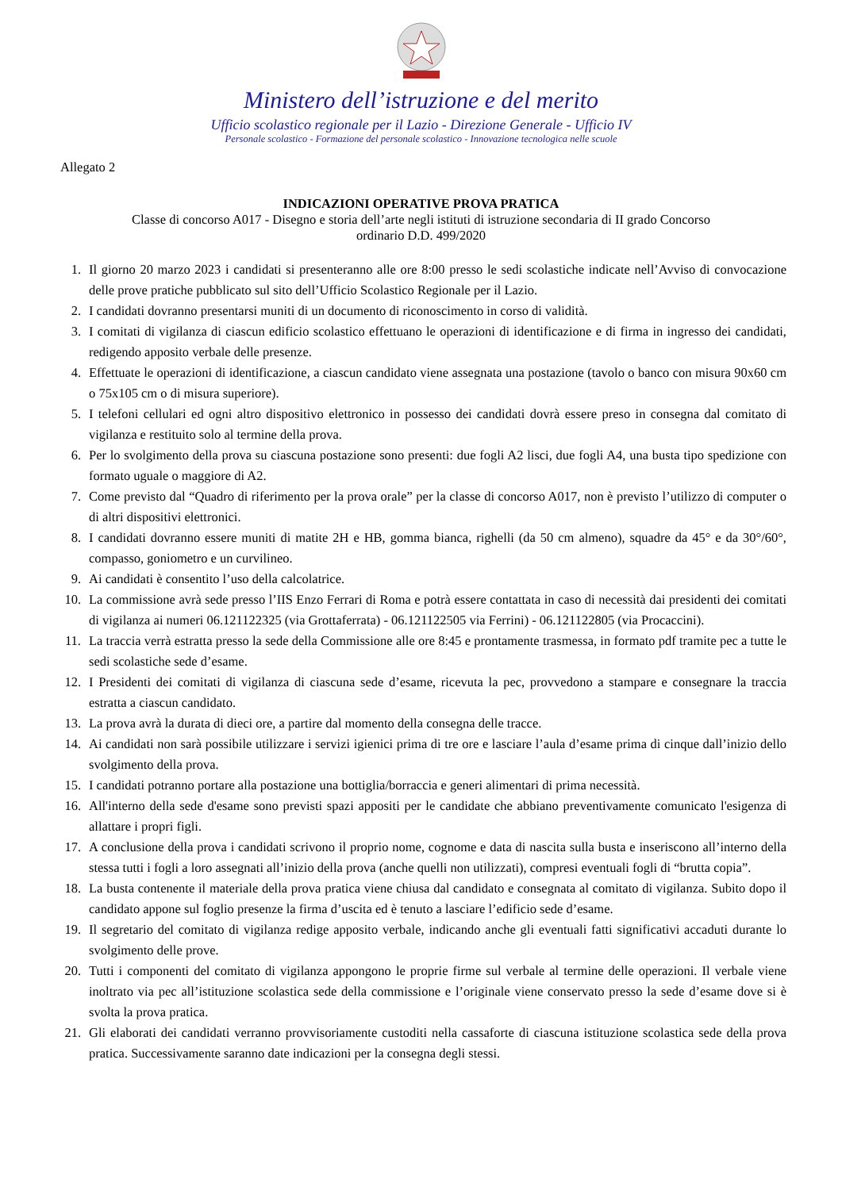Ministero dell’istruzione e del merito
Ufficio scolastico regionale per il Lazio - Direzione Generale - Ufficio IV
Personale scolastico - Formazione del personale scolastico - Innovazione tecnologica nelle scuole
Allegato 2
INDICAZIONI OPERATIVE PROVA PRATICA
Classe di concorso A017 - Disegno e storia dell’arte negli istituti di istruzione secondaria di II grado Concorso
ordinario D.D. 499/2020
1. Il giorno 20 marzo 2023 i candidati si presenteranno alle ore 8:00 presso le sedi scolastiche indicate nell’Avviso di convocazione delle prove pratiche pubblicato sul sito dell’Ufficio Scolastico Regionale per il Lazio.
2. I candidati dovranno presentarsi muniti di un documento di riconoscimento in corso di validità.
3. I comitati di vigilanza di ciascun edificio scolastico effettuano le operazioni di identificazione e di firma in ingresso dei candidati, redigendo apposito verbale delle presenze.
4. Effettuate le operazioni di identificazione, a ciascun candidato viene assegnata una postazione (tavolo o banco con misura 90x60 cm o 75x105 cm o di misura superiore).
5. I telefoni cellulari ed ogni altro dispositivo elettronico in possesso dei candidati dovrà essere preso in consegna dal comitato di vigilanza e restituito solo al termine della prova.
6. Per lo svolgimento della prova su ciascuna postazione sono presenti: due fogli A2 lisci, due fogli A4, una busta tipo spedizione con formato uguale o maggiore di A2.
7. Come previsto dal “Quadro di riferimento per la prova orale” per la classe di concorso A017, non è previsto l’utilizzo di computer o di altri dispositivi elettronici.
8. I candidati dovranno essere muniti di matite 2H e HB, gomma bianca, righelli (da 50 cm almeno), squadre da 45° e da 30°/60°, compasso, goniometro e un curvilineo.
9. Ai candidati è consentito l’uso della calcolatrice.
10. La commissione avrà sede presso l’IIS Enzo Ferrari di Roma e potrà essere contattata in caso di necessità dai presidenti dei comitati di vigilanza ai numeri 06.121122325 (via Grottaferrata) - 06.121122505 via Ferrini) - 06.121122805 (via Procaccini).
11. La traccia verrà estratta presso la sede della Commissione alle ore 8:45 e prontamente trasmessa, in formato pdf tramite pec a tutte le sedi scolastiche sede d’esame.
12. I Presidenti dei comitati di vigilanza di ciascuna sede d’esame, ricevuta la pec, provvedono a stampare e consegnare la traccia estratta a ciascun candidato.
13. La prova avrà la durata di dieci ore, a partire dal momento della consegna delle tracce.
14. Ai candidati non sarà possibile utilizzare i servizi igienici prima di tre ore e lasciare l’aula d’esame prima di cinque dall’inizio dello svolgimento della prova.
15. I candidati potranno portare alla postazione una bottiglia/borraccia e generi alimentari di prima necessità.
16. All'interno della sede d'esame sono previsti spazi appositi per le candidate che abbiano preventivamente comunicato l'esigenza di allattare i propri figli.
17. A conclusione della prova i candidati scrivono il proprio nome, cognome e data di nascita sulla busta e inseriscono all’interno della stessa tutti i fogli a loro assegnati all’inizio della prova (anche quelli non utilizzati), compresi eventuali fogli di “brutta copia”.
18. La busta contenente il materiale della prova pratica viene chiusa dal candidato e consegnata al comitato di vigilanza. Subito dopo il candidato appone sul foglio presenze la firma d’uscita ed è tenuto a lasciare l’edificio sede d’esame.
19. Il segretario del comitato di vigilanza redige apposito verbale, indicando anche gli eventuali fatti significativi accaduti durante lo svolgimento delle prove.
20. Tutti i componenti del comitato di vigilanza appongono le proprie firme sul verbale al termine delle operazioni. Il verbale viene inoltrato via pec all’istituzione scolastica sede della commissione e l’originale viene conservato presso la sede d’esame dove si è svolta la prova pratica.
21. Gli elaborati dei candidati verranno provvisoriamente custoditi nella cassaforte di ciascuna istituzione scolastica sede della prova pratica. Successivamente saranno date indicazioni per la consegna degli stessi.